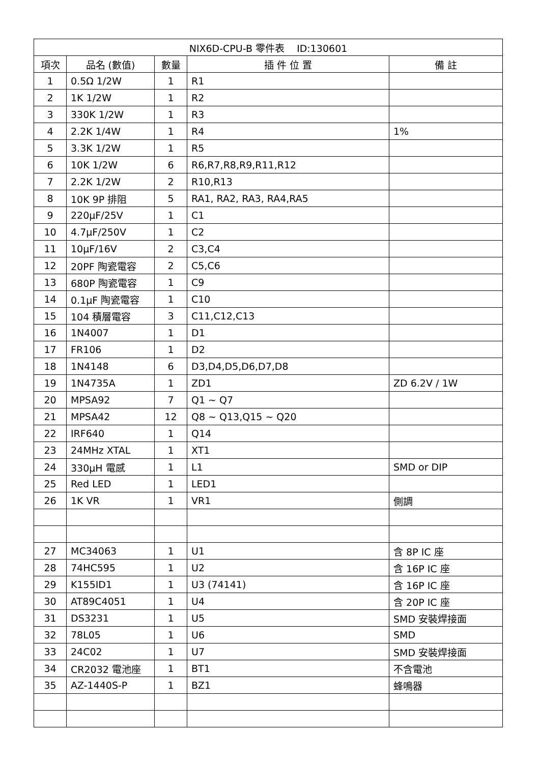| NIX6D-CPU-B 零件表 ID:130601 | | | | |
| --- | --- | --- | --- | --- |
| 項次 | 品名 (數值) | 數量 | 插 件 位 置 | 備 註 |
| 1 | 0.5Ω 1/2W | 1 | R1 | |
| 2 | 1K 1/2W | 1 | R2 | |
| 3 | 330K 1/2W | 1 | R3 | |
| 4 | 2.2K 1/4W | 1 | R4 | 1% |
| 5 | 3.3K 1/2W | 1 | R5 | |
| 6 | 10K 1/2W | 6 | R6,R7,R8,R9,R11,R12 | |
| 7 | 2.2K 1/2W | 2 | R10,R13 | |
| 8 | 10K 9P 排阻 | 5 | RA1, RA2, RA3, RA4,RA5 | |
| 9 | 220μF/25V | 1 | C1 | |
| 10 | 4.7μF/250V | 1 | C2 | |
| 11 | 10μF/16V | 2 | C3,C4 | |
| 12 | 20PF 陶瓷電容 | 2 | C5,C6 | |
| 13 | 680P 陶瓷電容 | 1 | C9 | |
| 14 | 0.1μF 陶瓷電容 | 1 | C10 | |
| 15 | 104 積層電容 | 3 | C11,C12,C13 | |
| 16 | 1N4007 | 1 | D1 | |
| 17 | FR106 | 1 | D2 | |
| 18 | 1N4148 | 6 | D3,D4,D5,D6,D7,D8 | |
| 19 | 1N4735A | 1 | ZD1 | ZD 6.2V / 1W |
| 20 | MPSA92 | 7 | Q1 ~ Q7 | |
| 21 | MPSA42 | 12 | Q8 ~ Q13,Q15 ~ Q20 | |
| 22 | IRF640 | 1 | Q14 | |
| 23 | 24MHz XTAL | 1 | XT1 | |
| 24 | 330μH 電感 | 1 | L1 | SMD or DIP |
| 25 | Red LED | 1 | LED1 | |
| 26 | 1K VR | 1 | VR1 | 側調 |
| 27 | MC34063 | 1 | U1 | 含 8P IC 座 |
| 28 | 74HC595 | 1 | U2 | 含 16P IC 座 |
| 29 | K155ID1 | 1 | U3 (74141) | 含 16P IC 座 |
| 30 | AT89C4051 | 1 | U4 | 含 20P IC 座 |
| 31 | DS3231 | 1 | U5 | SMD 安裝焊接面 |
| 32 | 78L05 | 1 | U6 | SMD |
| 33 | 24C02 | 1 | U7 | SMD 安裝焊接面 |
| 34 | CR2032 電池座 | 1 | BT1 | 不含電池 |
| 35 | AZ-1440S-P | 1 | BZ1 | 蜂鳴器 |